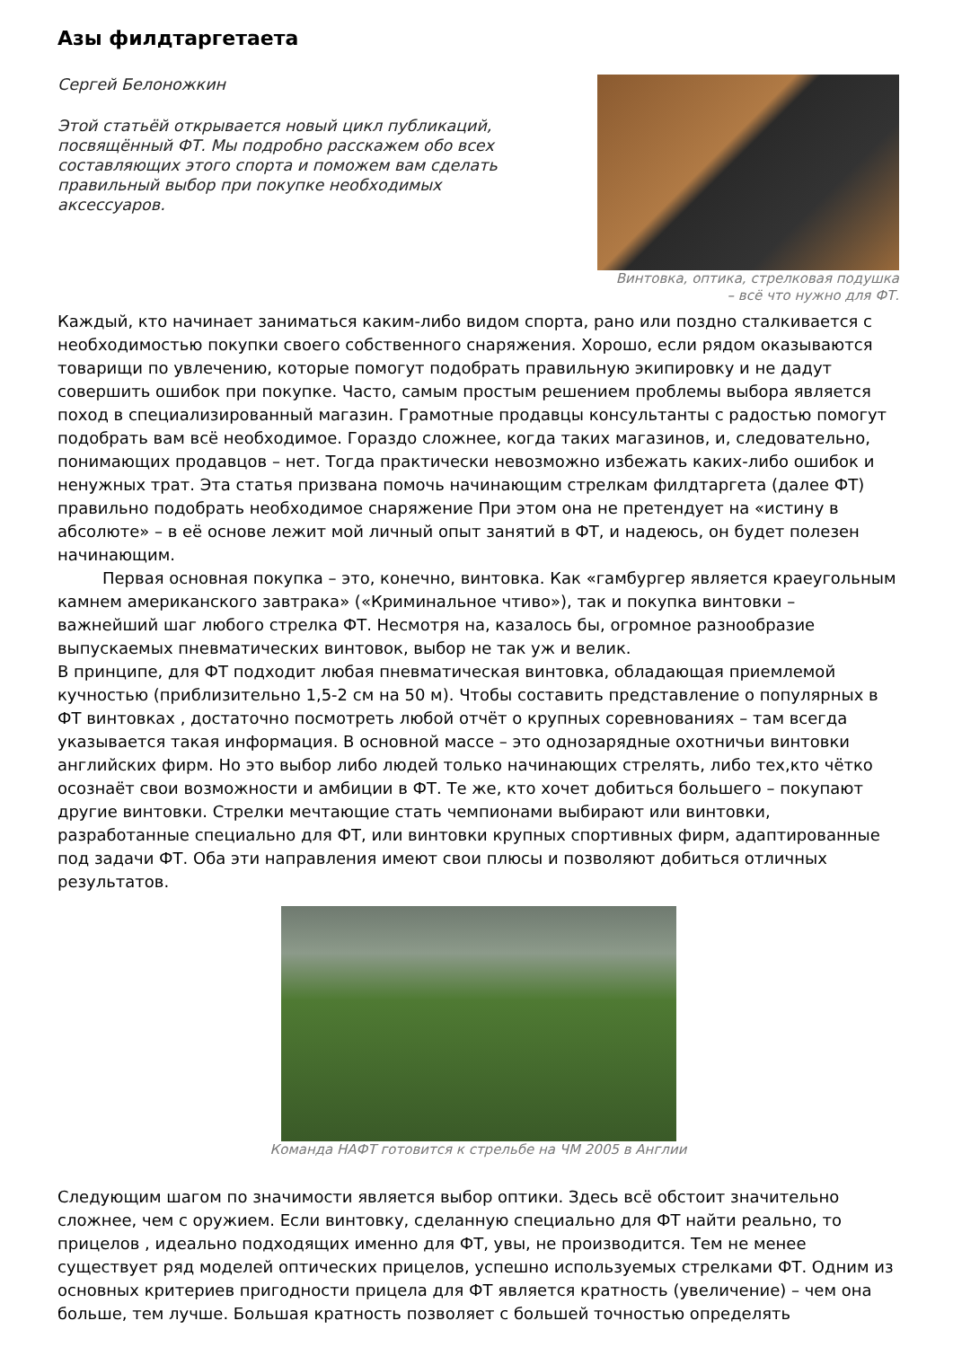Азы филдтаргетаета
Сергей Белоножкин
Этой статьёй открывается новый цикл публикаций, посвящённый ФТ. Мы подробно расскажем обо всех составляющих этого спорта и поможем вам сделать правильный выбор при покупке необходимых аксессуаров.
Винтовка, оптика, стрелковая подушка
– всё что нужно для ФТ.
Каждый, кто начинает заниматься каким-либо видом спорта, рано или поздно сталкивается с необходимостью покупки своего собственного снаряжения. Хорошо, если рядом оказываются товарищи по увлечению, которые помогут подобрать правильную экипировку и не дадут совершить ошибок при покупке. Часто, самым простым решением проблемы выбора является поход в специализированный магазин. Грамотные продавцы консультанты с радостью помогут подобрать вам всё необходимое. Гораздо сложнее, когда таких магазинов, и, следовательно, понимающих продавцов – нет. Тогда практически невозможно избежать каких-либо ошибок и ненужных трат. Эта статья призвана помочь начинающим стрелкам филдтаргета (далее ФТ) правильно подобрать необходимое снаряжение При этом она не претендует на «истину в абсолюте» – в её основе лежит мой личный опыт занятий в ФТ, и надеюсь, он будет полезен начинающим.
Первая основная покупка – это, конечно, винтовка. Как «гамбургер является краеугольным камнем американского завтрака» («Криминальное чтиво»), так и покупка винтовки – важнейший шаг любого стрелка ФТ. Несмотря на, казалось бы, огромное разнообразие выпускаемых пневматических винтовок, выбор не так уж и велик.
В принципе, для ФТ подходит любая пневматическая винтовка, обладающая приемлемой кучностью (приблизительно 1,5-2 см на 50 м). Чтобы составить представление о популярных в ФТ винтовках , достаточно посмотреть любой отчёт о крупных соревнованиях – там всегда указывается такая информация. В основной массе – это однозарядные охотничьи винтовки английских фирм. Но это выбор либо людей только начинающих стрелять, либо тех,кто чётко осознаёт свои возможности и амбиции в ФТ. Те же, кто хочет добиться большего – покупают другие винтовки. Стрелки мечтающие стать чемпионами выбирают или винтовки, разработанные специально для ФТ, или винтовки крупных спортивных фирм, адаптированные под задачи ФТ. Оба эти направления имеют свои плюсы и позволяют добиться отличных результатов.
Команда НАФТ готовится к стрельбе на ЧМ 2005 в Англии
Следующим шагом по значимости является выбор оптики. Здесь всё обстоит значительно сложнее, чем с оружием. Если винтовку, сделанную специально для ФТ найти реально, то прицелов , идеально подходящих именно для ФТ, увы, не производится. Тем не менее существует ряд моделей оптических прицелов, успешно используемых стрелками ФТ. Одним из основных критериев пригодности прицела для ФТ является кратность (увеличение) – чем она больше, тем лучше. Большая кратность позволяет с большей точностью определять